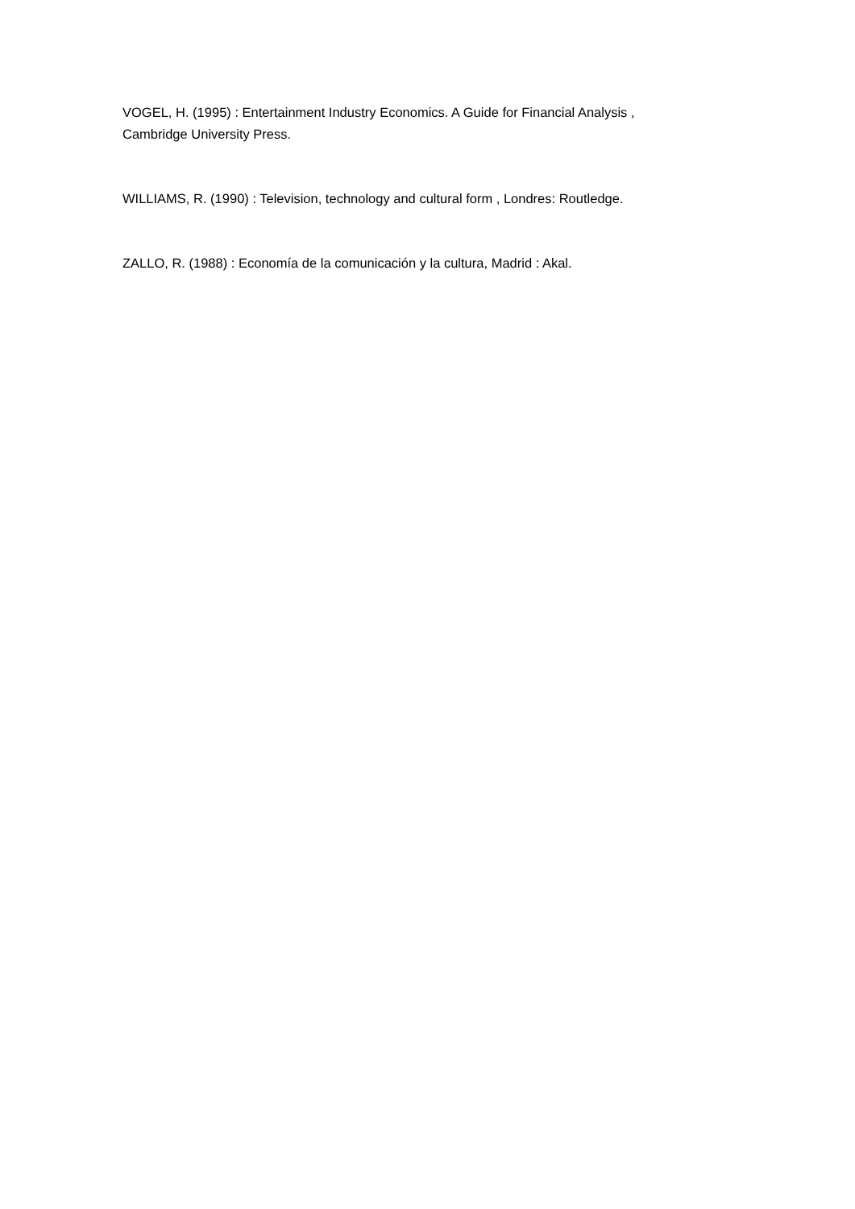VOGEL, H. (1995) : Entertainment Industry Economics. A Guide for Financial Analysis ,
Cambridge University Press.
WILLIAMS, R. (1990) : Television, technology and cultural form , Londres: Routledge.
ZALLO, R. (1988) : Economía de la comunicación y la cultura, Madrid : Akal.